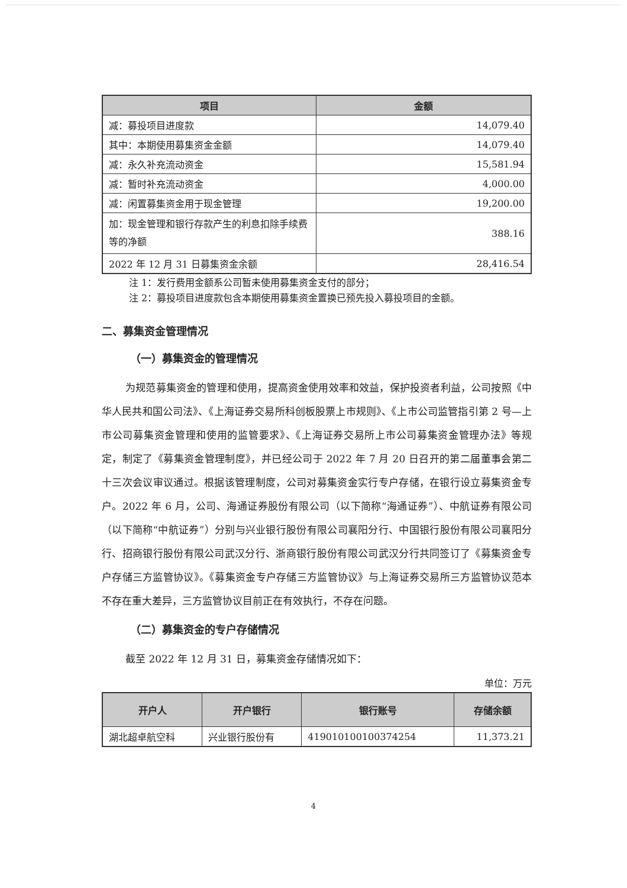| 项目 | 金额 |
| --- | --- |
| 减：募投项目进度款 | 14,079.40 |
| 其中：本期使用募集资金金额 | 14,079.40 |
| 减：永久补充流动资金 | 15,581.94 |
| 减：暂时补充流动资金 | 4,000.00 |
| 减：闲置募集资金用于现金管理 | 19,200.00 |
| 加：现金管理和银行存款产生的利息扣除手续费等的净额 | 388.16 |
| 2022 年 12 月 31 日募集资金余额 | 28,416.54 |
注 1：发行费用金额系公司暂未使用募集资金支付的部分；
注 2：募投项目进度款包含本期使用募集资金置换已预先投入募投项目的金额。
二、募集资金管理情况
（一）募集资金的管理情况
为规范募集资金的管理和使用，提高资金使用效率和效益，保护投资者利益，公司按照《中华人民共和国公司法》、《上海证券交易所科创板股票上市规则》、《上市公司监管指引第 2 号—上市公司募集资金管理和使用的监管要求》、《上海证券交易所上市公司募集资金管理办法》等规定，制定了《募集资金管理制度》，并已经公司于 2022 年 7 月 20 日召开的第二届董事会第二十三次会议审议通过。根据该管理制度，公司对募集资金实行专户存储，在银行设立募集资金专户。2022 年 6 月，公司、海通证券股份有限公司（以下简称“海通证券”）、中航证券有限公司（以下简称“中航证券”）分别与兴业银行股份有限公司襄阳分行、中国银行股份有限公司襄阳分行、招商银行股份有限公司武汉分行、浙商银行股份有限公司武汉分行共同签订了《募集资金专户存储三方监管协议》。《募集资金专户存储三方监管协议》与上海证券交易所三方监管协议范本不存在重大差异，三方监管协议目前正在有效执行，不存在问题。
（二）募集资金的专户存储情况
截至 2022 年 12 月 31 日，募集资金存储情况如下：
单位：万元
| 开户人 | 开户银行 | 银行账号 | 存储余额 |
| --- | --- | --- | --- |
| 湖北超卓航空科 | 兴业银行股份有 | 419010100100374254 | 11,373.21 |
4